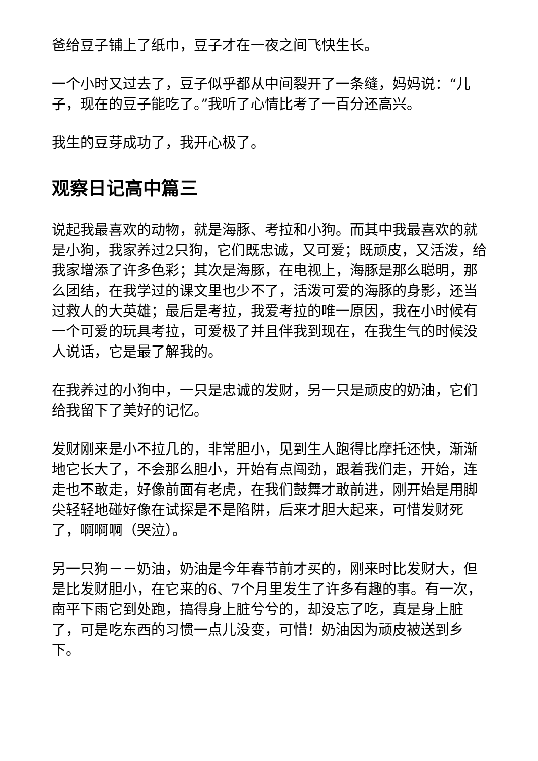爸给豆子铺上了纸巾，豆子才在一夜之间飞快生长。
一个小时又过去了，豆子似乎都从中间裂开了一条缝，妈妈说：“儿子，现在的豆子能吃了。”我听了心情比考了一百分还高兴。
我生的豆芽成功了，我开心极了。
观察日记高中篇三
说起我最喜欢的动物，就是海豚、考拉和小狗。而其中我最喜欢的就是小狗，我家养过2只狗，它们既忠诚，又可爱；既顽皮，又活泼，给我家增添了许多色彩；其次是海豚，在电视上，海豚是那么聪明，那么团结，在我学过的课文里也少不了，活泼可爱的海豚的身影，还当过救人的大英雄；最后是考拉，我爱考拉的唯一原因，我在小时候有一个可爱的玩具考拉，可爱极了并且伴我到现在，在我生气的时候没人说话，它是最了解我的。
在我养过的小狗中，一只是忠诚的发财，另一只是顽皮的奶油，它们给我留下了美好的记忆。
发财刚来是小不拉几的，非常胆小，见到生人跑得比摩托还快，渐渐地它长大了，不会那么胆小，开始有点闯劲，跟着我们走，开始，连走也不敢走，好像前面有老虎，在我们鼓舞才敢前进，刚开始是用脚尖轻轻地碰好像在试探是不是陷阱，后来才胆大起来，可惜发财死了，啊啊啊（哭泣）。
另一只狗－－奶油，奶油是今年春节前才买的，刚来时比发财大，但是比发财胆小，在它来的6、7个月里发生了许多有趣的事。有一次，南平下雨它到处跑，搞得身上脏兮兮的，却没忘了吃，真是身上脏了，可是吃东西的习惯一点儿没变，可惜！奶油因为顽皮被送到乡下。